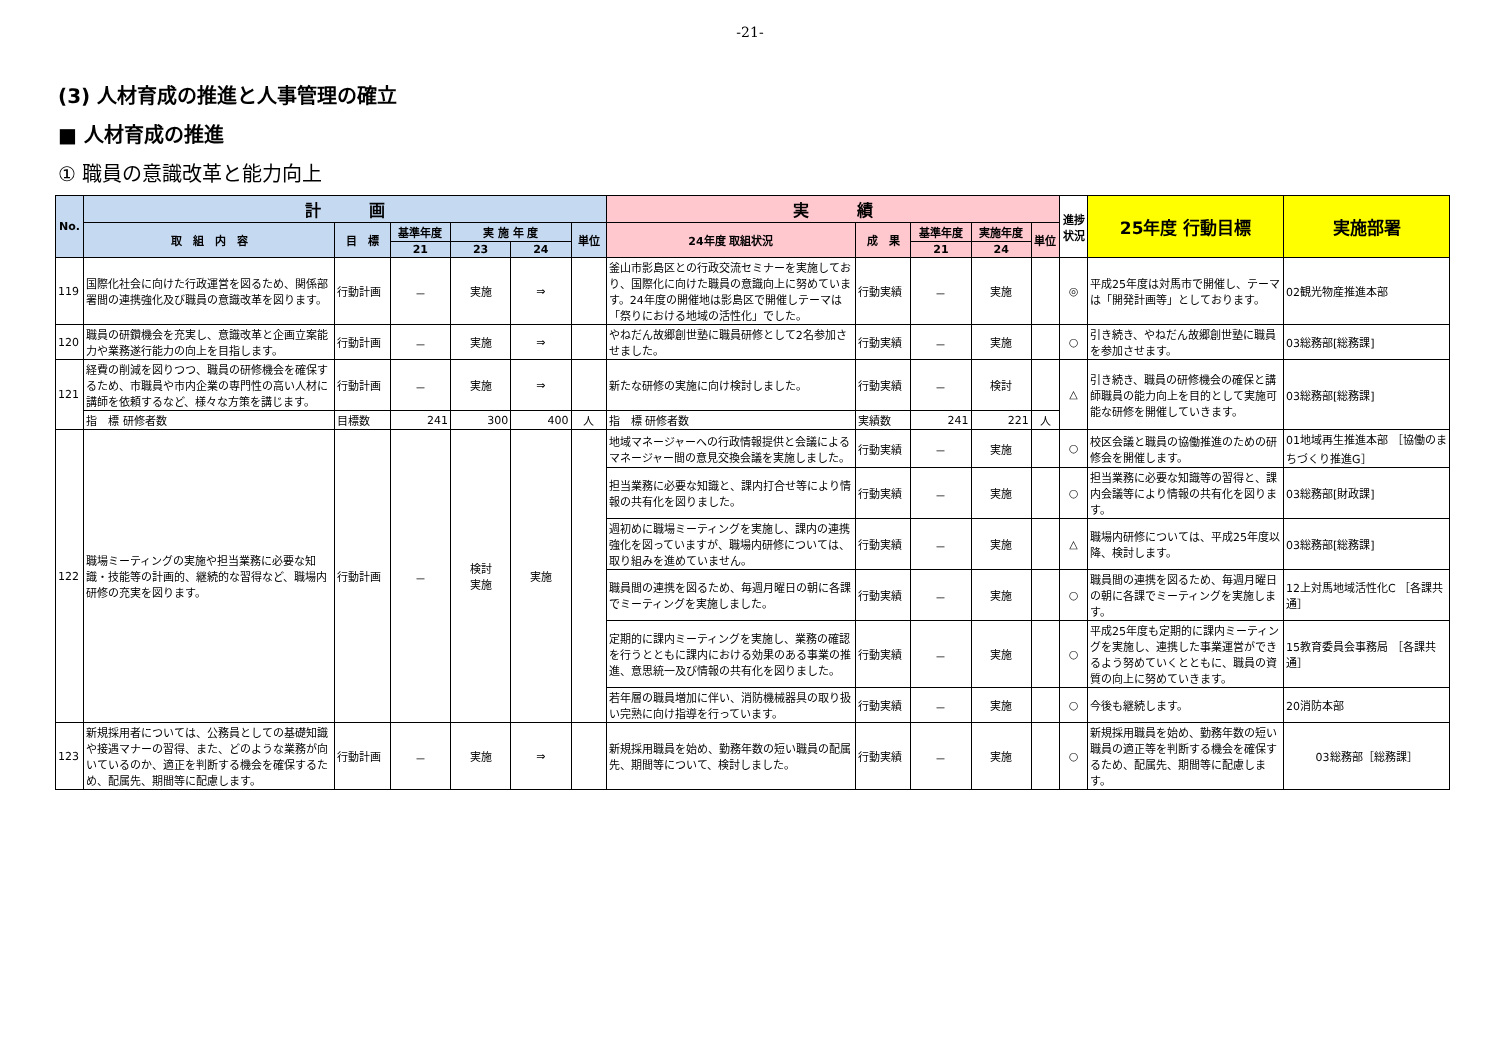-21-
(3) 人材育成の推進と人事管理の確立
■ 人材育成の推進
① 職員の意識改革と能力向上
| No. | 計 画 | | | | | | 実 績 | | | | | 進捗状況 | 25年度 行動目標 | 実施部署 |
| --- | --- | --- | --- | --- | --- | --- | --- | --- | --- | --- | --- | --- | --- | --- |
| | 取 組 内 容 | 目 標 | 基準年度 | 実 施 年 度 | | 単位 | 24年度 取組状況 | 成 果 | 基準年度 | 実施年度 | 単位 | | | |
| | | | 21 | 23 | 24 | | | | 21 | 24 | | | | |
| 119 | 国際化社会に向けた行政運営を図るため、関係部署間の連携強化及び職員の意識改革を図ります。 | 行動計画 | － | 実施 | ⇒ | | 釜山市影島区との行政交流セミナーを実施しており、国際化に向けた職員の意識向上に努めています。24年度の開催地は影島区で開催しテーマは「祭りにおける地域の活性化」でした。 | 行動実績 | － | 実施 | | ◎ | 平成25年度は対馬市で開催し、テーマは「開発計画等」としております。 | 02観光物産推進本部 |
| 120 | 職員の研鑽機会を充実し、意識改革と企画立案能力や業務遂行能力の向上を目指します。 | 行動計画 | － | 実施 | ⇒ | | やねだん故郷創世塾に職員研修として2名参加させました。 | 行動実績 | － | 実施 | | ○ | 引き続き、やねだん故郷創世塾に職員を参加させます。 | 03総務部[総務課] |
| 121 | 経費の削減を図りつつ、職員の研修機会を確保するため、市職員や市内企業の専門性の高い人材に講師を依頼するなど、様々な方策を講じます。 | 行動計画 | － | 実施 | ⇒ | | 新たな研修の実施に向け検討しました。 | 行動実績 | － | 検討 | | △ | 引き続き、職員の研修機会の確保と講師職員の能力向上を目的として実施可能な研修を開催していきます。 | 03総務部[総務課] |
| | 指 標 研修者数 | 目標数 | 241 | 300 | 400 | 人 | 指 標 研修者数 | 実績数 | 241 | 221 | 人 | | | |
| 122 | 職場ミーティングの実施や担当業務に必要な知識・技能等の計画的、継続的な習得など、職場内研修の充実を図ります。 | 行動計画 | － | 検討 実施 | 実施 | | 地域マネージャーへの行政情報提供と会議によるマネージャー間の意見交換会議を実施しました。 | 行動実績 | － | 実施 | | ○ | 校区会議と職員の協働推進のための研修会を開催します。 | 01地域再生推進本部 ［協働のまちづくり推進G］ |
| | | | | | | | 担当業務に必要な知識と、課内打合せ等により情報の共有化を図りました。 | 行動実績 | － | 実施 | | ○ | 担当業務に必要な知識等の習得と、課内会議等により情報の共有化を図ります。 | 03総務部[財政課] |
| | | | | | | | 週初めに職場ミーティングを実施し、課内の連携強化を図っていますが、職場内研修については、取り組みを進めていません。 | 行動実績 | － | 実施 | | △ | 職場内研修については、平成25年度以降、検討します。 | 03総務部[総務課] |
| | | | | | | | 職員間の連携を図るため、毎週月曜日の朝に各課でミーティングを実施しました。 | 行動実績 | － | 実施 | | ○ | 職員間の連携を図るため、毎週月曜日の朝に各課でミーティングを実施します。 | 12上対馬地域活性化C ［各課共通］ |
| | | | | | | | 定期的に課内ミーティングを実施し、業務の確認を行うとともに課内における効果のある事業の推進、意思統一及び情報の共有化を図りました。 | 行動実績 | － | 実施 | | ○ | 平成25年度も定期的に課内ミーティングを実施し、連携した事業運営ができるよう努めていくとともに、職員の資質の向上に努めていきます。 | 15教育委員会事務局 ［各課共通］ |
| | | | | | | | 若年層の職員増加に伴い、消防機械器具の取り扱い完熟に向け指導を行っています。 | 行動実績 | － | 実施 | | ○ | 今後も継続します。 | 20消防本部 |
| 123 | 新規採用者については、公務員としての基礎知識や接遇マナーの習得、また、どのような業務が向いているのか、適正を判断する機会を確保するため、配属先、期間等に配慮します。 | 行動計画 | － | 実施 | ⇒ | | 新規採用職員を始め、勤務年数の短い職員の配属先、期間等について、検討しました。 | 行動実績 | － | 実施 | | ○ | 新規採用職員を始め、勤務年数の短い職員の適正等を判断する機会を確保するため、配属先、期間等に配慮します。 | 03総務部［総務課］ |